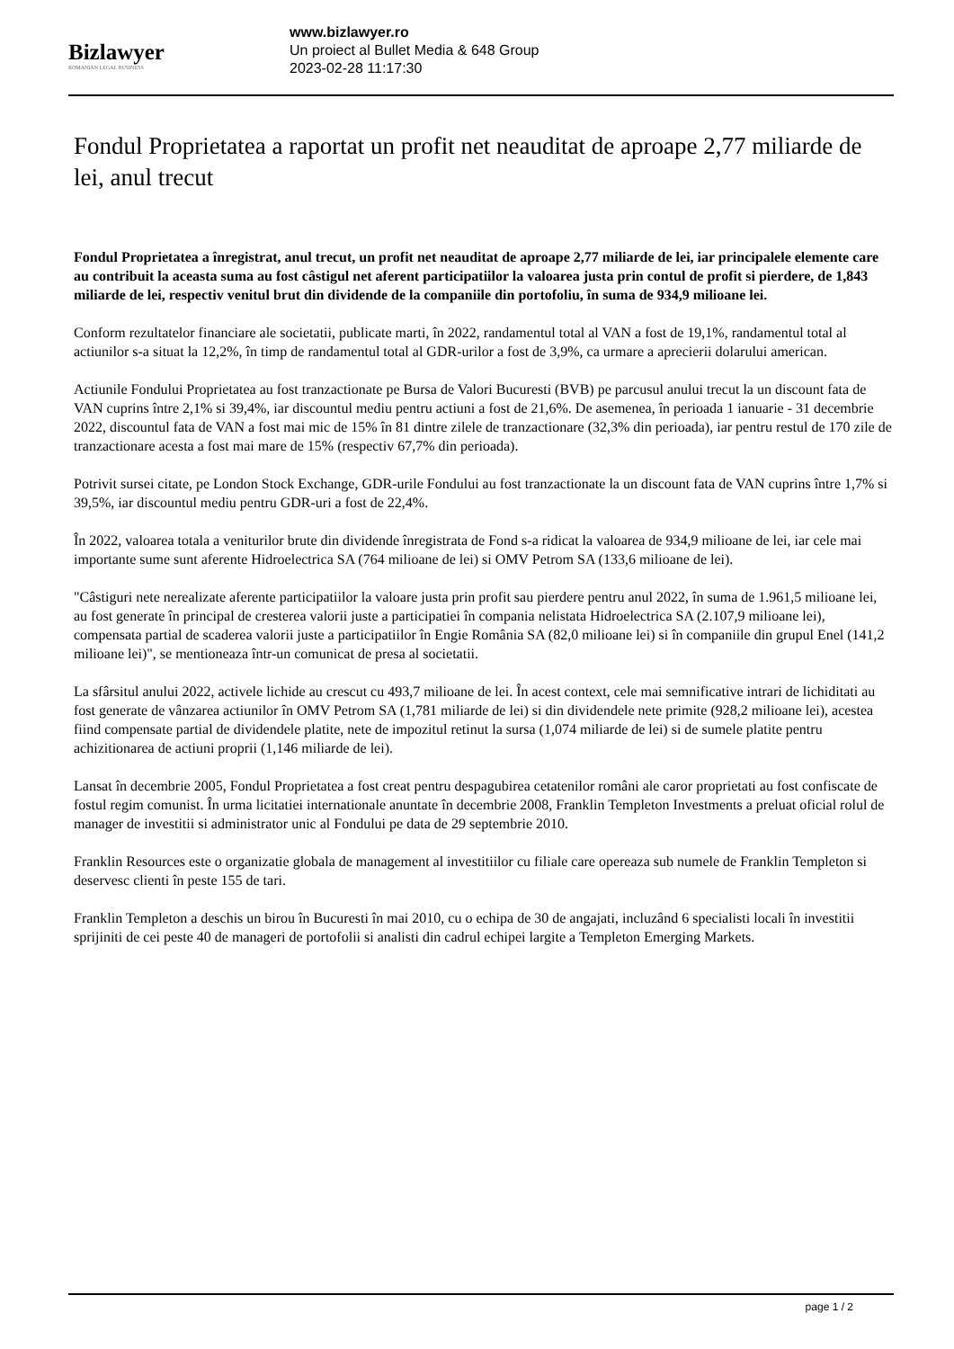Bizlawyer
ROMANIAN LEGAL BUSINESS
www.bizlawyer.ro
Un proiect al Bullet Media & 648 Group
2023-02-28 11:17:30
Fondul Proprietatea a raportat un profit net neauditat de aproape 2,77 miliarde de lei, anul trecut
Fondul Proprietatea a înregistrat, anul trecut, un profit net neauditat de aproape 2,77 miliarde de lei, iar principalele elemente care au contribuit la aceasta suma au fost câstigul net aferent participatiilor la valoarea justa prin contul de profit si pierdere, de 1,843 miliarde de lei, respectiv venitul brut din dividende de la companiile din portofoliu, în suma de 934,9 milioane lei.
Conform rezultatelor financiare ale societatii, publicate marti, în 2022, randamentul total al VAN a fost de 19,1%, randamentul total al actiunilor s-a situat la 12,2%, în timp de randamentul total al GDR-urilor a fost de 3,9%, ca urmare a aprecierii dolarului american.
Actiunile Fondului Proprietatea au fost tranzactionate pe Bursa de Valori Bucuresti (BVB) pe parcusul anului trecut la un discount fata de VAN cuprins între 2,1% si 39,4%, iar discountul mediu pentru actiuni a fost de 21,6%. De asemenea, în perioada 1 ianuarie - 31 decembrie 2022, discountul fata de VAN a fost mai mic de 15% în 81 dintre zilele de tranzactionare (32,3% din perioada), iar pentru restul de 170 zile de tranzactionare acesta a fost mai mare de 15% (respectiv 67,7% din perioada).
Potrivit sursei citate, pe London Stock Exchange, GDR-urile Fondului au fost tranzactionate la un discount fata de VAN cuprins între 1,7% si 39,5%, iar discountul mediu pentru GDR-uri a fost de 22,4%.
În 2022, valoarea totala a veniturilor brute din dividende înregistrata de Fond s-a ridicat la valoarea de 934,9 milioane de lei, iar cele mai importante sume sunt aferente Hidroelectrica SA (764 milioane de lei) si OMV Petrom SA (133,6 milioane de lei).
"Câstiguri nete nerealizate aferente participatiilor la valoare justa prin profit sau pierdere pentru anul 2022, în suma de 1.961,5 milioane lei, au fost generate în principal de cresterea valorii juste a participatiei în compania nelistata Hidroelectrica SA (2.107,9 milioane lei), compensata partial de scaderea valorii juste a participatiilor în Engie România SA (82,0 milioane lei) si în companiile din grupul Enel (141,2 milioane lei)", se mentioneaza într-un comunicat de presa al societatii.
La sfârsitul anului 2022, activele lichide au crescut cu 493,7 milioane de lei. În acest context, cele mai semnificative intrari de lichiditati au fost generate de vânzarea actiunilor în OMV Petrom SA (1,781 miliarde de lei) si din dividendele nete primite (928,2 milioane lei), acestea fiind compensate partial de dividendele platite, nete de impozitul retinut la sursa (1,074 miliarde de lei) si de sumele platite pentru achizitionarea de actiuni proprii (1,146 miliarde de lei).
Lansat în decembrie 2005, Fondul Proprietatea a fost creat pentru despagubirea cetatenilor români ale caror proprietati au fost confiscate de fostul regim comunist. În urma licitatiei internationale anuntate în decembrie 2008, Franklin Templeton Investments a preluat oficial rolul de manager de investitii si administrator unic al Fondului pe data de 29 septembrie 2010.
Franklin Resources este o organizatie globala de management al investitiilor cu filiale care opereaza sub numele de Franklin Templeton si deservesc clienti în peste 155 de tari.
Franklin Templeton a deschis un birou în Bucuresti în mai 2010, cu o echipa de 30 de angajati, incluzând 6 specialisti locali în investitii sprijiniti de cei peste 40 de manageri de portofolii si analisti din cadrul echipei largite a Templeton Emerging Markets.
page 1 / 2